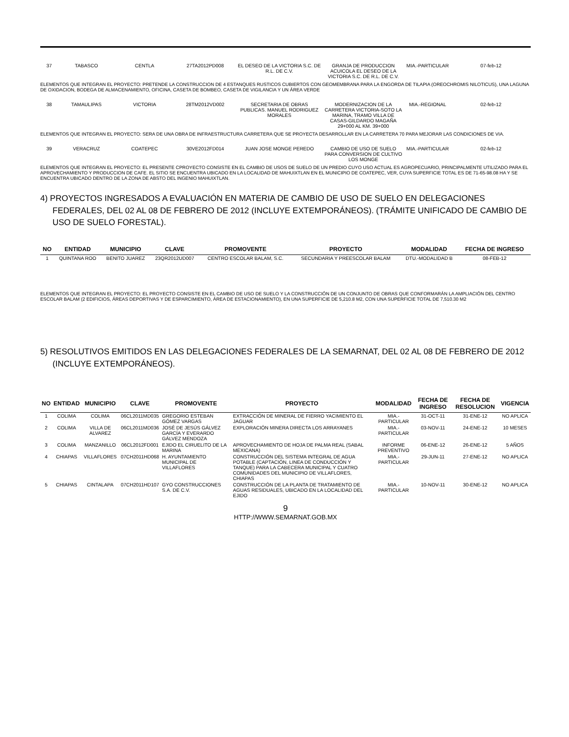| 37 | TABASCO | CENTLA | 27TA2012PD008 | EL DESEO DE LA VICTORIA S.C. DE R.L. DE C.V. | GRANJA DE PRODUCCION ACUICOLA EL DESEO DE LA VICTORIA S.C. DE R.L. DE C.V. | MIA.-PARTICULAR | 07-feb-12 |
ELEMENTOS QUE INTEGRAN EL PROYECTO: PRETENDE LA CONSTRUCCION DE 4 ESTANQUES RUSTICOS CUBIERTOS CON GEOMEMBRANA PARA LA ENGORDA DE TILAPIA (OREOCHROMIS NILOTICUS), UNA LAGUNA DE OXIDACION, BODEGA DE ALMACENAMIENTO, OFICINA, CASETA DE BOMBEO, CASETA DE VIGILANCIA Y UN ÁREA VERDE
| 38 | TAMAULIPAS | VICTORIA | 28TM2012VD002 | SECRETARIA DE OBRAS PUBLICAS. MANUEL RODRIGUEZ MORALES | MODERNIZACION DE LA CARRETERA VICTORIA-SOTO LA MARINA, TRAMO VILLA DE CASAS-GILDARDO MAGAÑA 29+000 AL KM. 39+000 | MIA.-REGIONAL | 02-feb-12 |
ELEMENTOS QUE INTEGRAN EL PROYECTO: SERA DE UNA OBRA DE INFRAESTRUCTURA CARRETERA QUE SE PROYECTA DESARROLLAR EN LA CARRETERA 70 PARA MEJORAR LAS CONDICIONES DE VIA.
| 39 | VERACRUZ | COATEPEC | 30VE2012FD014 | JUAN JOSE MONGE PEREDO | CAMBIO DE USO DE SUELO PARA CONVERSION DE CULTIVO LOS MONGE | MIA.-PARTICULAR | 02-feb-12 |
ELEMENTOS QUE INTEGRAN EL PROYECTO: EL PRESENTE CPROYECTO CONSISTE EN EL CAMBIO DE USOS DE SUELO DE UN PREDIO CUYO USO ACTUAL ES AGROPECUARIO, PRINCIPALMENTE UTILIZADO PARA EL APROVECHAMIENTO Y PRODUCCION DE CAFE. EL SITIO SE ENCUENTRA UBICADO EN LA LOCALIDAD DE MAHUIXTLAN EN EL MUNICIPIO DE COATEPEC, VER, CUYA SUPERFICIE TOTAL ES DE 71-65-98.08 HA Y SE ENCUENTRA UBICADO DENTRO DE LA ZONA DE ABSTO DEL INGENIO MAHUIXTLAN.
4) PROYECTOS INGRESADOS A EVALUACIÓN EN MATERIA DE CAMBIO DE USO DE SUELO EN DELEGACIONES FEDERALES, DEL 02 AL 08 DE FEBRERO DE 2012 (INCLUYE EXTEMPORÁNEOS). (TRÁMITE UNIFICADO DE CAMBIO DE USO DE SUELO FORESTAL).
| NO | ENTIDAD | MUNICIPIO | CLAVE | PROMOVENTE | PROYECTO | MODALIDAD | FECHA DE INGRESO |
| --- | --- | --- | --- | --- | --- | --- | --- |
| 1 | QUINTANA ROO | BENITO JUAREZ | 23QR2012UD007 | CENTRO ESCOLAR BALAM, S.C. | SECUNDARIA Y PREESCOLAR BALAM | DTU.-MODALIDAD B | 08-FEB-12 |
ELEMENTOS QUE INTEGRAN EL PROYECTO: EL PROYECTO CONSISTE EN EL CAMBIO DE USO DE SUELO Y LA CONSTRUCCIÓN DE UN CONJUNTO DE OBRAS QUE CONFORMARÁN LA AMPLIACIÓN DEL CENTRO ESCOLAR BALAM (2 EDIFICIOS, ÁREAS DEPORTIVAS Y DE ESPARCIMIENTO, ÁREA DE ESTACIONAMIENTO), EN UNA SUPERFICIE DE 5,210.8 M2, CON UNA SUPERFICIE TOTAL DE 7,510.30 M2
5) RESOLUTIVOS EMITIDOS EN LAS DELEGACIONES FEDERALES DE LA SEMARNAT, DEL 02 AL 08 DE FEBRERO DE 2012 (INCLUYE EXTEMPORÁNEOS).
| NO | ENTIDAD | MUNICIPIO | CLAVE | PROMOVENTE | PROYECTO | MODALIDAD | FECHA DE INGRESO | FECHA DE RESOLUCION | VIGENCIA |
| --- | --- | --- | --- | --- | --- | --- | --- | --- | --- |
| 1 | COLIMA | COLIMA | 06CL2011MD035 | GREGORIO ESTEBAN GÓMEZ VARGAS | EXTRACCIÓN DE MINERAL DE FIERRO YACIMIENTO EL JAGUAR | MIA.-PARTICULAR | 31-OCT-11 | 31-ENE-12 | NO APLICA |
| 2 | COLIMA | VILLA DE ALVAREZ | 06CL2011MD036 | JOSÉ DE JESÚS GÁLVEZ GARCÍA Y EVERARDO GÁLVEZ MENDOZA | EXPLORACIÓN MINERA DIRECTA LOS ARRAYANES | MIA.-PARTICULAR | 03-NOV-11 | 24-ENE-12 | 10 MESES |
| 3 | COLIMA | MANZANILLO | 06CL2012FD001 | EJIDO EL CIRUELITO DE LA MARINA | APROVECHAMIENTO DE HOJA DE PALMA REAL (SABAL MEXICANA) | INFORME PREVENTIVO | 06-ENE-12 | 26-ENE-12 | 5 AÑOS |
| 4 | CHIAPAS | VILLAFLORES | 07CH2011HD068 | H. AYUNTAMIENTO MUNICIPAL DE VILLAFLORES | CONSTRUCCIÓN DEL SISTEMA INTEGRAL DE AGUA POTABLE (CAPTACIÓN, LINEA DE CONDUCCIÓN Y TANQUE) PARA LA CABECERA MUNICIPAL Y CUATRO COMUNIDADES DEL MUNICIPIO DE VILLAFLORES, CHIAPAS | MIA.-PARTICULAR | 29-JUN-11 | 27-ENE-12 | NO APLICA |
| 5 | CHIAPAS | CINTALAPA | 07CH2011HD107 | GYO CONSTRUCCIONES S.A. DE C.V. | CONSTRUCCIÓN DE LA PLANTA DE TRATAMIENTO DE AGUAS RESIDUALES, UBICADO EN LA LOCALIDAD DEL EJIDO | MIA.-PARTICULAR | 10-NOV-11 | 30-ENE-12 | NO APLICA |
9
HTTP://WWW.SEMARNAT.GOB.MX